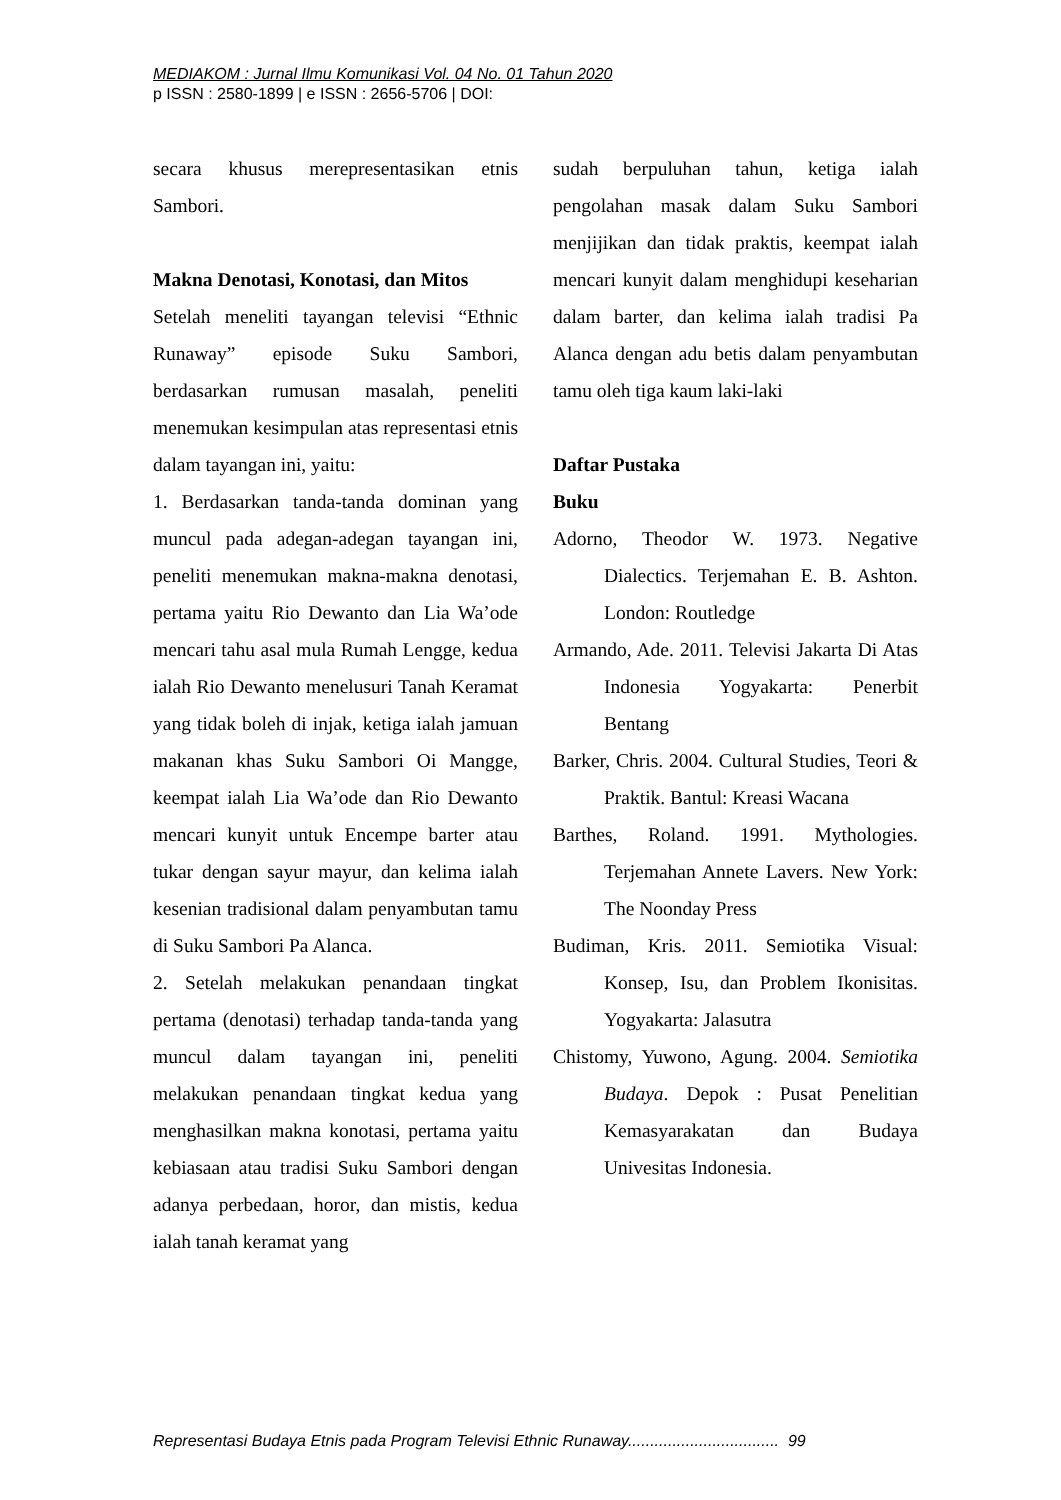MEDIAKOM : Jurnal Ilmu Komunikasi Vol. 04 No. 01 Tahun 2020
p ISSN : 2580-1899 | e ISSN : 2656-5706 | DOI:
secara khusus merepresentasikan etnis Sambori.
Makna Denotasi, Konotasi, dan Mitos
Setelah meneliti tayangan televisi “Ethnic Runaway” episode Suku Sambori, berdasarkan rumusan masalah, peneliti menemukan kesimpulan atas representasi etnis dalam tayangan ini, yaitu:
1. Berdasarkan tanda-tanda dominan yang muncul pada adegan-adegan tayangan ini, peneliti menemukan makna-makna denotasi, pertama yaitu Rio Dewanto dan Lia Wa’ode mencari tahu asal mula Rumah Lengge, kedua ialah Rio Dewanto menelusuri Tanah Keramat yang tidak boleh di injak, ketiga ialah jamuan makanan khas Suku Sambori Oi Mangge, keempat ialah Lia Wa’ode dan Rio Dewanto mencari kunyit untuk Encempe barter atau tukar dengan sayur mayur, dan kelima ialah kesenian tradisional dalam penyambutan tamu di Suku Sambori Pa Alanca.
2. Setelah melakukan penandaan tingkat pertama (denotasi) terhadap tanda-tanda yang muncul dalam tayangan ini, peneliti melakukan penandaan tingkat kedua yang menghasilkan makna konotasi, pertama yaitu kebiasaan atau tradisi Suku Sambori dengan adanya perbedaan, horor, dan mistis, kedua ialah tanah keramat yang
sudah berpuluhan tahun, ketiga ialah pengolahan masak dalam Suku Sambori menjijikan dan tidak praktis, keempat ialah mencari kunyit dalam menghidupi keseharian dalam barter, dan kelima ialah tradisi Pa Alanca dengan adu betis dalam penyambutan tamu oleh tiga kaum laki-laki
Daftar Pustaka
Buku
Adorno, Theodor W. 1973. Negative Dialectics. Terjemahan E. B. Ashton. London: Routledge
Armando, Ade. 2011. Televisi Jakarta Di Atas Indonesia Yogyakarta: Penerbit Bentang
Barker, Chris. 2004. Cultural Studies, Teori & Praktik. Bantul: Kreasi Wacana
Barthes, Roland. 1991. Mythologies. Terjemahan Annete Lavers. New York: The Noonday Press
Budiman, Kris. 2011. Semiotika Visual: Konsep, Isu, dan Problem Ikonisitas. Yogyakarta: Jalasutra
Chistomy, Yuwono, Agung. 2004. Semiotika Budaya. Depok : Pusat Penelitian Kemasyarakatan dan Budaya Univesitas Indonesia.
Representasi Budaya Etnis pada Program Televisi Ethnic Runaway.................................. 99